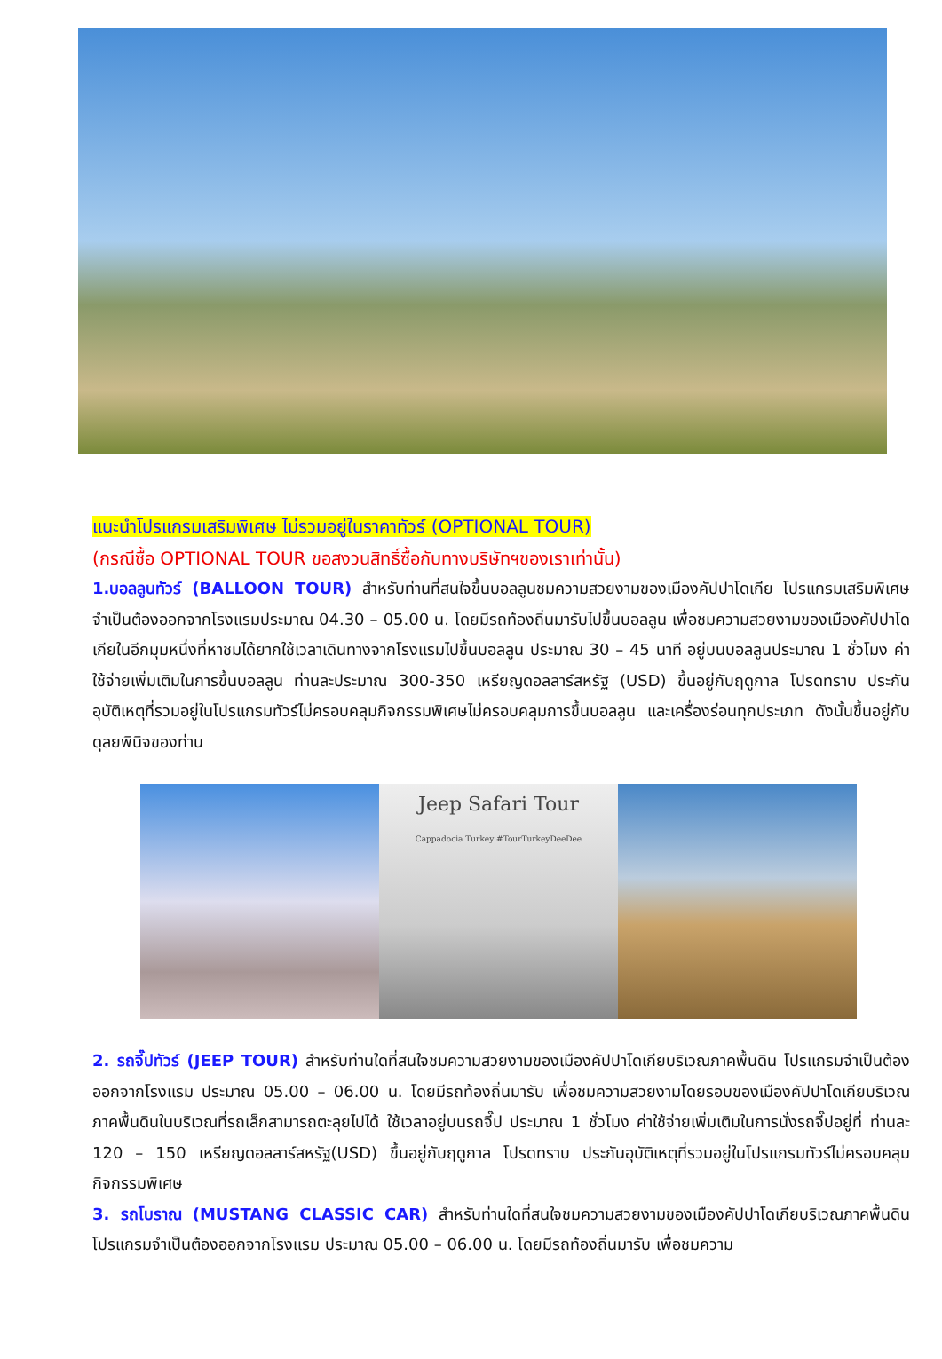แนะนำโปรแกรมเสริมพิเศษ ไม่รวมอยู่ในราคาทัวร์ (OPTIONAL TOUR)
(กรณีซื้อ OPTIONAL TOUR ขอสงวนสิทธิ์ซื้อกับทางบริษัทฯของเราเท่านั้น)
1.บอลลูนทัวร์ (BALLOON TOUR) สำหรับท่านที่สนใจขึ้นบอลลูนชมความสวยงามของเมืองคัปปาโดเกีย โปรแกรมเสริมพิเศษ จำเป็นต้องออกจากโรงแรมประมาณ 04.30 – 05.00 น. โดยมีรถท้องถิ่นมารับไปขึ้นบอลลูน เพื่อชมความสวยงามของเมืองคัปปาโดเกียในอีกมุมหนึ่งที่หาชมได้ยากใช้เวลาเดินทางจากโรงแรมไปขึ้นบอลลูน ประมาณ 30 – 45 นาที อยู่บนบอลลูนประมาณ 1 ชั่วโมง ค่าใช้จ่ายเพิ่มเติมในการขึ้นบอลลูน ท่านละประมาณ 300-350 เหรียญดอลลาร์สหรัฐ (USD) ขึ้นอยู่กับฤดูกาล โปรดทราบ ประกันอุบัติเหตุที่รวมอยู่ในโปรแกรมทัวร์ไม่ครอบคลุมกิจกรรมพิเศษไม่ครอบคลุมการขึ้นบอลลูน และเครื่องร่อนทุกประเภท ดังนั้นขึ้นอยู่กับดุลยพินิจของท่าน
Jeep Safari Tour
Cappadocia Turkey #TourTurkeyDeeDee
2. รถจี๊ปทัวร์ (JEEP TOUR) สำหรับท่านใดที่สนใจชมความสวยงามของเมืองคัปปาโดเกียบริเวณภาคพื้นดิน โปรแกรมจำเป็นต้องออกจากโรงแรม ประมาณ 05.00 – 06.00 น. โดยมีรถท้องถิ่นมารับ เพื่อชมความสวยงามโดยรอบของเมืองคัปปาโดเกียบริเวณภาคพื้นดินในบริเวณที่รถเล็กสามารถตะลุยไปได้ ใช้เวลาอยู่บนรถจี๊ป ประมาณ 1 ชั่วโมง ค่าใช้จ่ายเพิ่มเติมในการนั่งรถจี๊ปอยู่ที่ ท่านละ 120 – 150 เหรียญดอลลาร์สหรัฐ(USD) ขึ้นอยู่กับฤดูกาล โปรดทราบ ประกันอุบัติเหตุที่รวมอยู่ในโปรแกรมทัวร์ไม่ครอบคลุมกิจกรรมพิเศษ
3. รถโบราณ (MUSTANG CLASSIC CAR) สำหรับท่านใดที่สนใจชมความสวยงามของเมืองคัปปาโดเกียบริเวณภาคพื้นดิน โปรแกรมจำเป็นต้องออกจากโรงแรม ประมาณ 05.00 – 06.00 น. โดยมีรถท้องถิ่นมารับ เพื่อชมความ